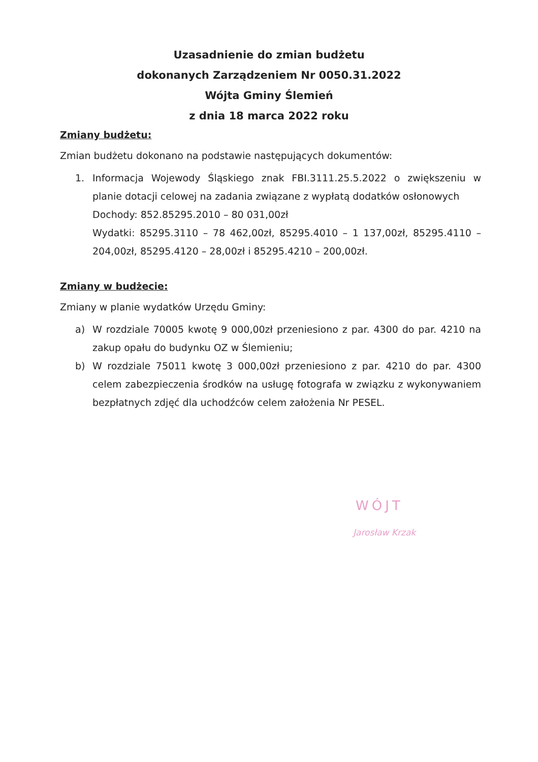Uzasadnienie do zmian budżetu
dokonanych Zarządzeniem Nr 0050.31.2022
Wójta Gminy Ślemień
z dnia 18 marca 2022 roku
Zmiany budżetu:
Zmian budżetu dokonano na podstawie następujących dokumentów:
1. Informacja Wojewody Śląskiego znak FBI.3111.25.5.2022 o zwiększeniu w planie dotacji celowej na zadania związane z wypłatą dodatków osłonowych
Dochody: 852.85295.2010 – 80 031,00zł
Wydatki: 85295.3110 – 78 462,00zł, 85295.4010 – 1 137,00zł, 85295.4110 – 204,00zł, 85295.4120 – 28,00zł i 85295.4210 – 200,00zł.
Zmiany w budżecie:
Zmiany w planie wydatków Urzędu Gminy:
a) W rozdziale 70005 kwotę 9 000,00zł przeniesiono z par. 4300 do par. 4210 na zakup opału do budynku OZ w Ślemieniu;
b) W rozdziale 75011 kwotę 3 000,00zł przeniesiono z par. 4210 do par. 4300 celem zabezpieczenia środków na usługę fotografa w związku z wykonywaniem bezpłatnych zdjęć dla uchodźców celem założenia Nr PESEL.
WÓJT
Jarosław Krzak